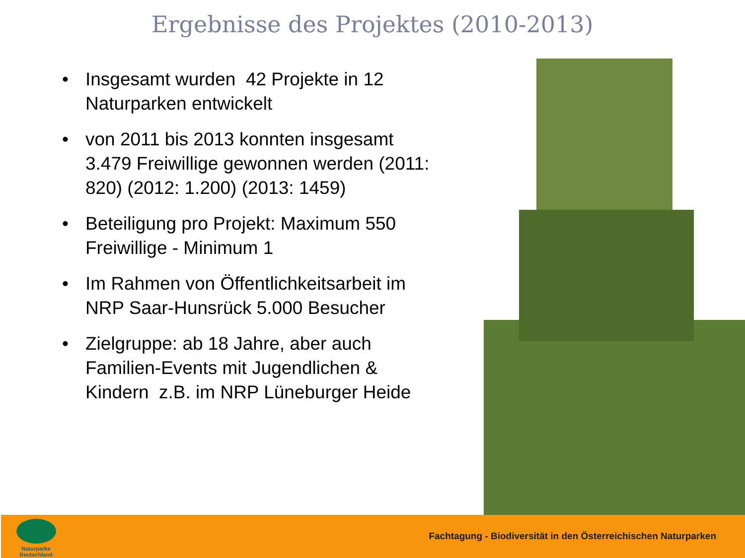Ergebnisse des Projektes (2010-2013)
• Insgesamt wurden 42 Projekte in 12 Naturparken entwickelt
• von 2011 bis 2013 konnten insgesamt 3.479 Freiwillige gewonnen werden (2011: 820) (2012: 1.200) (2013: 1459)
• Beteiligung pro Projekt: Maximum 550 Freiwillige - Minimum 1
• Im Rahmen von Öffentlichkeitsarbeit im NRP Saar-Hunsrück 5.000 Besucher
• Zielgruppe: ab 18 Jahre, aber auch Familien-Events mit Jugendlichen & Kindern z.B. im NRP Lüneburger Heide
Naturparke Deutschland
Fachtagung - Biodiversität in den Österreichischen Naturparken